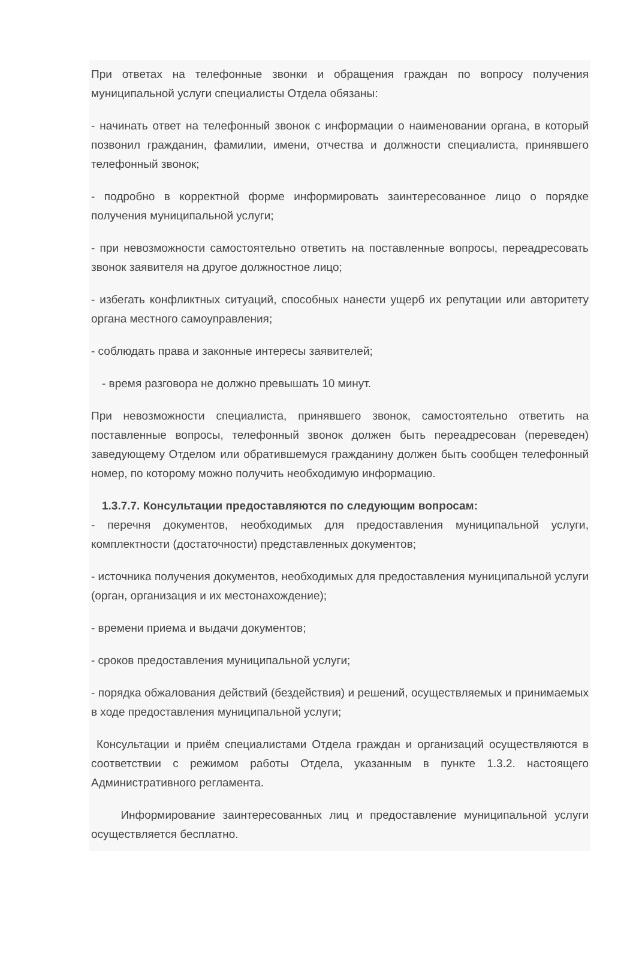При ответах на телефонные звонки и обращения граждан по вопросу получения муниципальной услуги специалисты Отдела обязаны:
- начинать ответ на телефонный звонок с информации о наименовании органа, в который позвонил гражданин, фамилии, имени, отчества и должности специалиста, принявшего телефонный звонок;
- подробно в корректной форме информировать заинтересованное лицо о порядке получения муниципальной услуги;
- при невозможности самостоятельно ответить на поставленные вопросы, переадресовать звонок заявителя на другое должностное лицо;
- избегать конфликтных ситуаций, способных нанести ущерб их репутации или авторитету органа местного самоуправления;
- соблюдать права и законные интересы заявителей;
- время разговора не должно превышать 10 минут.
При невозможности специалиста, принявшего звонок, самостоятельно ответить на поставленные вопросы, телефонный звонок должен быть переадресован (переведен) заведующему Отделом или обратившемуся гражданину должен быть сообщен телефонный номер, по которому можно получить необходимую информацию.
1.3.7.7. Консультации предоставляются по следующим вопросам:
- перечня документов, необходимых для предоставления муниципальной услуги, комплектности (достаточности) представленных документов;
- источника получения документов, необходимых для предоставления муниципальной услуги (орган, организация и их местонахождение);
- времени приема и выдачи документов;
- сроков предоставления муниципальной услуги;
- порядка обжалования действий (бездействия) и решений, осуществляемых и принимаемых в ходе предоставления муниципальной услуги;
Консультации и приём специалистами Отдела граждан и организаций осуществляются в соответствии с режимом работы Отдела, указанным в пункте 1.3.2. настоящего Административного регламента.
Информирование заинтересованных лиц и предоставление муниципальной услуги осуществляется бесплатно.